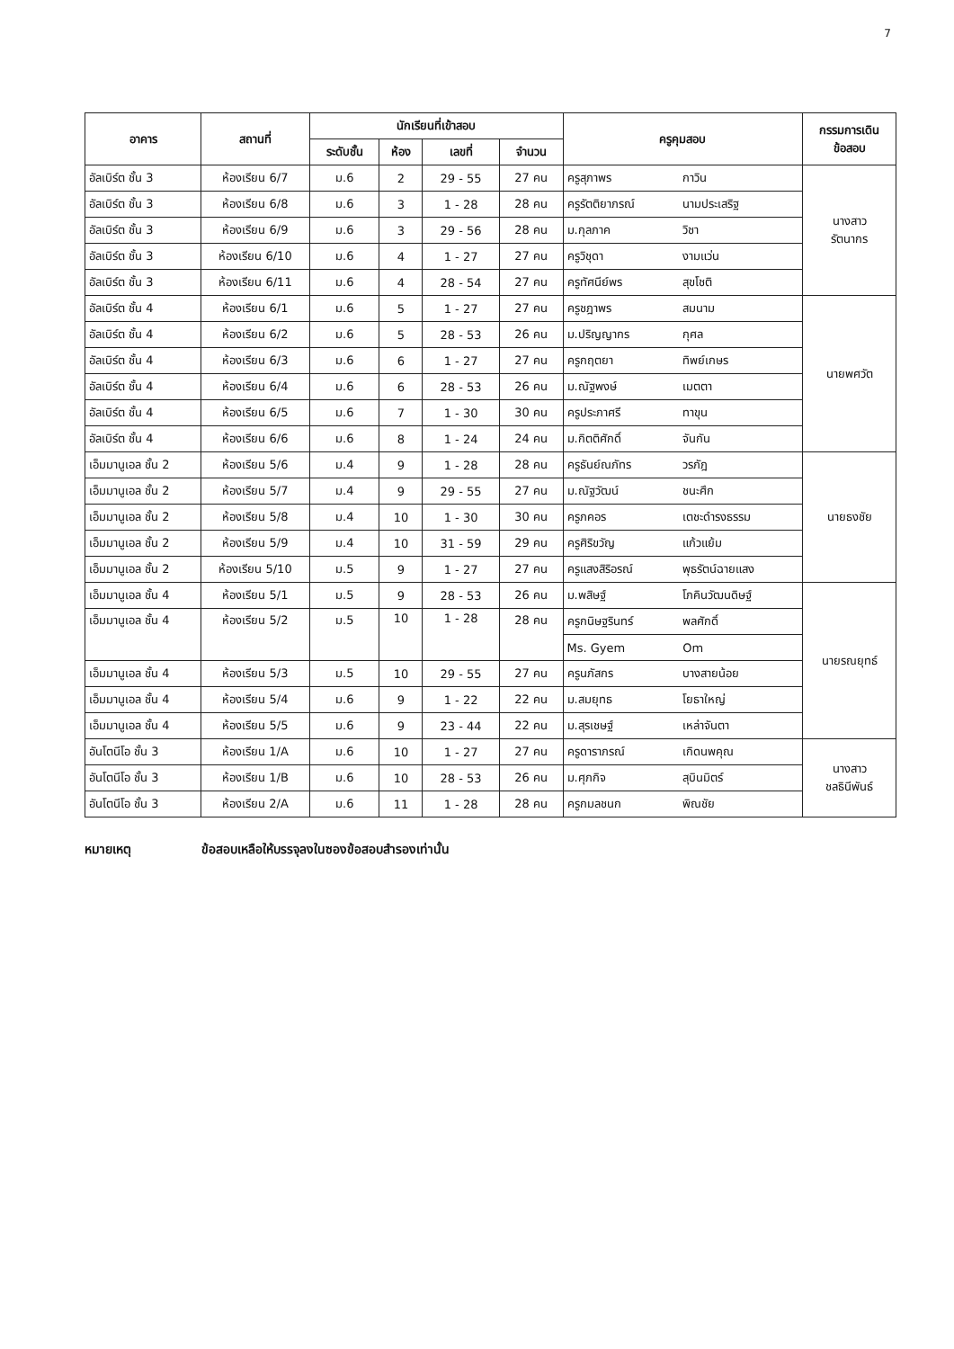7
| อาคาร | สถานที่ | นักเรียนที่เข้าสอบ | | | | ครูคุมสอบ | | กรรมการเดิน ข้อสอบ |
| --- | --- | --- | --- | --- | --- | --- | --- | --- |
| | | ระดับชั้น | ห้อง | เลขที่ | จำนวน | | | |
| อัลเบิร์ต ชั้น 3 | ห้องเรียน 6/7 | ม.6 | 2 | 29 - 55 | 27 คน | ครูสุภาพร | กาวิน | นางสาว รัตนากร |
| อัลเบิร์ต ชั้น 3 | ห้องเรียน 6/8 | ม.6 | 3 | 1 - 28 | 28 คน | ครูรัตติยาภรณ์ | นามประเสริฐ | |
| อัลเบิร์ต ชั้น 3 | ห้องเรียน 6/9 | ม.6 | 3 | 29 - 56 | 28 คน | ม.กุลภาค | วิชา | |
| อัลเบิร์ต ชั้น 3 | ห้องเรียน 6/10 | ม.6 | 4 | 1 - 27 | 27 คน | ครูวิชุดา | งามแว่น | |
| อัลเบิร์ต ชั้น 3 | ห้องเรียน 6/11 | ม.6 | 4 | 28 - 54 | 27 คน | ครูทัศนีย์พร | สุขโชติ | |
| อัลเบิร์ต ชั้น 4 | ห้องเรียน 6/1 | ม.6 | 5 | 1 - 27 | 27 คน | ครูชฎาพร | สมนาม | นายพศวัต |
| อัลเบิร์ต ชั้น 4 | ห้องเรียน 6/2 | ม.6 | 5 | 28 - 53 | 26 คน | ม.ปริญญากร | กุศล | |
| อัลเบิร์ต ชั้น 4 | ห้องเรียน 6/3 | ม.6 | 6 | 1 - 27 | 27 คน | ครูกฤตยา | ทิพย์เกษร | |
| อัลเบิร์ต ชั้น 4 | ห้องเรียน 6/4 | ม.6 | 6 | 28 - 53 | 26 คน | ม.ณัฐพงษ์ | เมตตา | |
| อัลเบิร์ต ชั้น 4 | ห้องเรียน 6/5 | ม.6 | 7 | 1 - 30 | 30 คน | ครูประภาศรี | ทาขุน | |
| อัลเบิร์ต ชั้น 4 | ห้องเรียน 6/6 | ม.6 | 8 | 1 - 24 | 24 คน | ม.กิตติศักดิ์ | จันกัน | |
| เอ็มมานูเอล ชั้น 2 | ห้องเรียน 5/6 | ม.4 | 9 | 1 - 28 | 28 คน | ครูธันย์ณภัทร | วรภัฎ | นายธงชัย |
| เอ็มมานูเอล ชั้น 2 | ห้องเรียน 5/7 | ม.4 | 9 | 29 - 55 | 27 คน | ม.ณัฐวัฒน์ | ชนะศึก | |
| เอ็มมานูเอล ชั้น 2 | ห้องเรียน 5/8 | ม.4 | 10 | 1 - 30 | 30 คน | ครูภคอร | เตชะดำรงธรรม | |
| เอ็มมานูเอล ชั้น 2 | ห้องเรียน 5/9 | ม.4 | 10 | 31 - 59 | 29 คน | ครูศิริขวัญ | แก้วแย้ม | |
| เอ็มมานูเอล ชั้น 2 | ห้องเรียน 5/10 | ม.5 | 9 | 1 - 27 | 27 คน | ครูแสงสิริอรณ์ | พุธรัตน์ฉายแสง | |
| เอ็มมานูเอล ชั้น 4 | ห้องเรียน 5/1 | ม.5 | 9 | 28 - 53 | 26 คน | ม.พสิษฐ์ | โภคินวัฒนดิษฐ์ | นายรณยุทธ์ |
| เอ็มมานูเอล ชั้น 4 | ห้องเรียน 5/2 | ม.5 | 10 | 1 - 28 | 28 คน | ครูกนิษฐรินทร์ | พลศักดิ์ | |
| | | | | | | Ms. Gyem | Om | |
| เอ็มมานูเอล ชั้น 4 | ห้องเรียน 5/3 | ม.5 | 10 | 29 - 55 | 27 คน | ครูนภัสกร | บางสายน้อย | |
| เอ็มมานูเอล ชั้น 4 | ห้องเรียน 5/4 | ม.6 | 9 | 1 - 22 | 22 คน | ม.สมยุทธ | โยธาใหญ่ | |
| เอ็มมานูเอล ชั้น 4 | ห้องเรียน 5/5 | ม.6 | 9 | 23 - 44 | 22 คน | ม.สุรเชษฐ์ | เหล่าจันตา | |
| อันโตนีโอ ชั้น 3 | ห้องเรียน 1/A | ม.6 | 10 | 1 - 27 | 27 คน | ครูดาราภรณ์ | เกิดนพคุณ | นางสาว ชลธินีพันธ์ |
| อันโตนีโอ ชั้น 3 | ห้องเรียน 1/B | ม.6 | 10 | 28 - 53 | 26 คน | ม.ศุภกิจ | สุบินมิตร์ | |
| อันโตนีโอ ชั้น 3 | ห้องเรียน 2/A | ม.6 | 11 | 1 - 28 | 28 คน | ครูกมลชนก | พิณชัย | |
หมายเหตุ ข้อสอบเหลือให้บรรจุลงในซองข้อสอบสำรองเท่านั้น